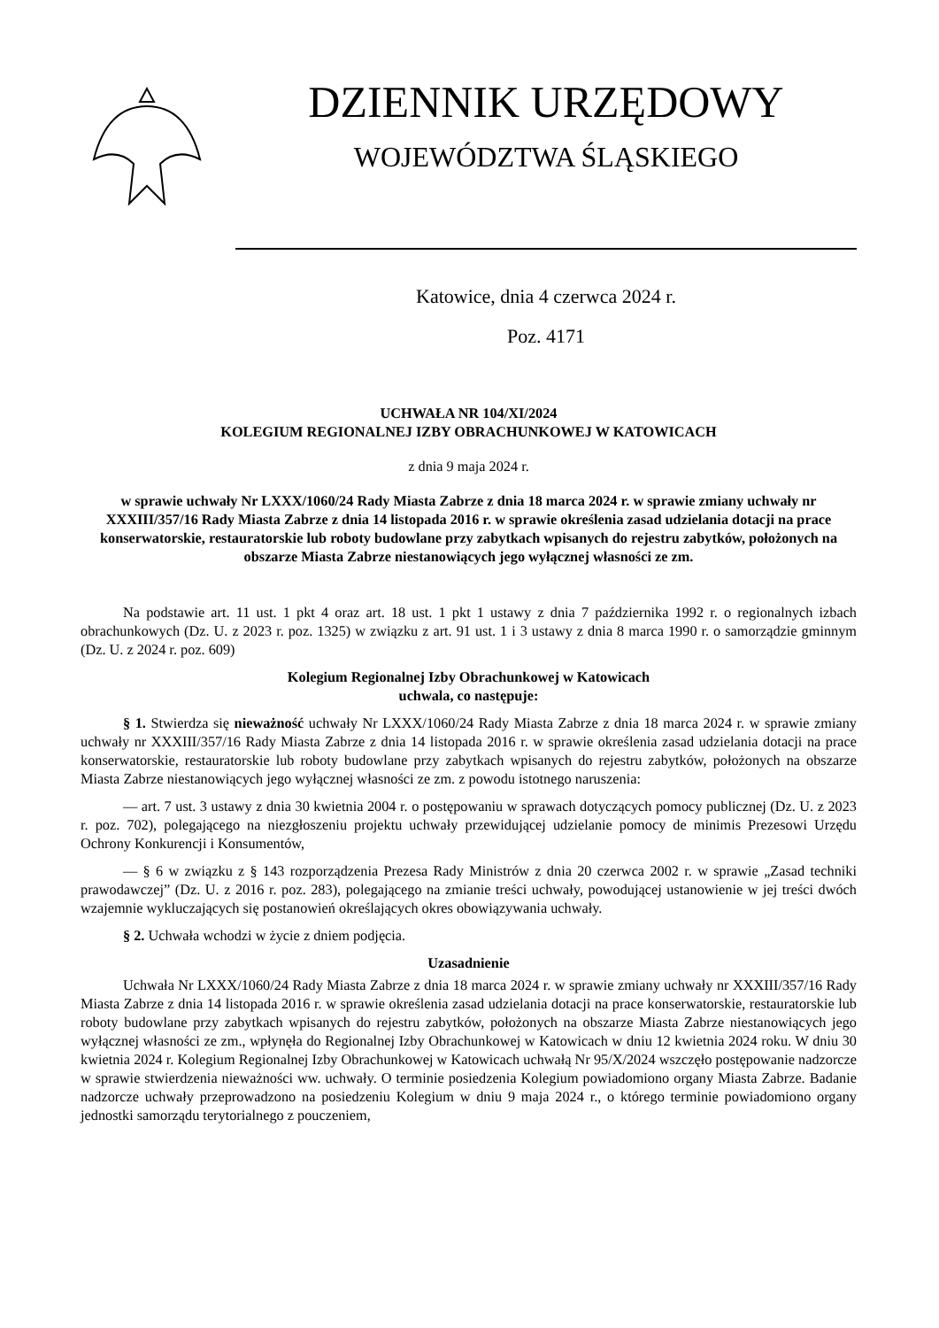DZIENNIK URZĘDOWY
WOJEWÓDZTWA ŚLĄSKIEGO
Katowice, dnia 4 czerwca 2024 r.
Poz. 4171
UCHWAŁA NR 104/XI/2024
KOLEGIUM REGIONALNEJ IZBY OBRACHUNKOWEJ W KATOWICACH
z dnia 9 maja 2024 r.
w sprawie uchwały Nr LXXX/1060/24 Rady Miasta Zabrze z dnia 18 marca 2024 r. w sprawie zmiany uchwały nr XXXIII/357/16 Rady Miasta Zabrze z dnia 14 listopada 2016 r. w sprawie określenia zasad udzielania dotacji na prace konserwatorskie, restauratorskie lub roboty budowlane przy zabytkach wpisanych do rejestru zabytków, położonych na obszarze Miasta Zabrze niestanowiących jego wyłącznej własności ze zm.
Na podstawie art. 11 ust. 1 pkt 4 oraz art. 18 ust. 1 pkt 1 ustawy z dnia 7 października 1992 r. o regionalnych izbach obrachunkowych (Dz. U. z 2023 r. poz. 1325) w związku z art. 91 ust. 1 i 3 ustawy z dnia 8 marca 1990 r. o samorządzie gminnym (Dz. U. z 2024 r. poz. 609)
Kolegium Regionalnej Izby Obrachunkowej w Katowicach
uchwala, co następuje:
§ 1. Stwierdza się nieważność uchwały Nr LXXX/1060/24 Rady Miasta Zabrze z dnia 18 marca 2024 r. w sprawie zmiany uchwały nr XXXIII/357/16 Rady Miasta Zabrze z dnia 14 listopada 2016 r. w sprawie określenia zasad udzielania dotacji na prace konserwatorskie, restauratorskie lub roboty budowlane przy zabytkach wpisanych do rejestru zabytków, położonych na obszarze Miasta Zabrze niestanowiących jego wyłącznej własności ze zm. z powodu istotnego naruszenia:
— art. 7 ust. 3 ustawy z dnia 30 kwietnia 2004 r. o postępowaniu w sprawach dotyczących pomocy publicznej (Dz. U. z 2023 r. poz. 702), polegającego na niezgłoszeniu projektu uchwały przewidującej udzielanie pomocy de minimis Prezesowi Urzędu Ochrony Konkurencji i Konsumentów,
— § 6 w związku z § 143 rozporządzenia Prezesa Rady Ministrów z dnia 20 czerwca 2002 r. w sprawie „Zasad techniki prawodawczej” (Dz. U. z 2016 r. poz. 283), polegającego na zmianie treści uchwały, powodującej ustanowienie w jej treści dwóch wzajemnie wykluczających się postanowień określających okres obowiązywania uchwały.
§ 2. Uchwała wchodzi w życie z dniem podjęcia.
Uzasadnienie
Uchwała Nr LXXX/1060/24 Rady Miasta Zabrze z dnia 18 marca 2024 r. w sprawie zmiany uchwały nr XXXIII/357/16 Rady Miasta Zabrze z dnia 14 listopada 2016 r. w sprawie określenia zasad udzielania dotacji na prace konserwatorskie, restauratorskie lub roboty budowlane przy zabytkach wpisanych do rejestru zabytków, położonych na obszarze Miasta Zabrze niestanowiących jego wyłącznej własności ze zm., wpłynęła do Regionalnej Izby Obrachunkowej w Katowicach w dniu 12 kwietnia 2024 roku. W dniu 30 kwietnia 2024 r. Kolegium Regionalnej Izby Obrachunkowej w Katowicach uchwałą Nr 95/X/2024 wszczęło postępowanie nadzorcze w sprawie stwierdzenia nieważności ww. uchwały. O terminie posiedzenia Kolegium powiadomiono organy Miasta Zabrze. Badanie nadzorcze uchwały przeprowadzono na posiedzeniu Kolegium w dniu 9 maja 2024 r., o którego terminie powiadomiono organy jednostki samorządu terytorialnego z pouczeniem,